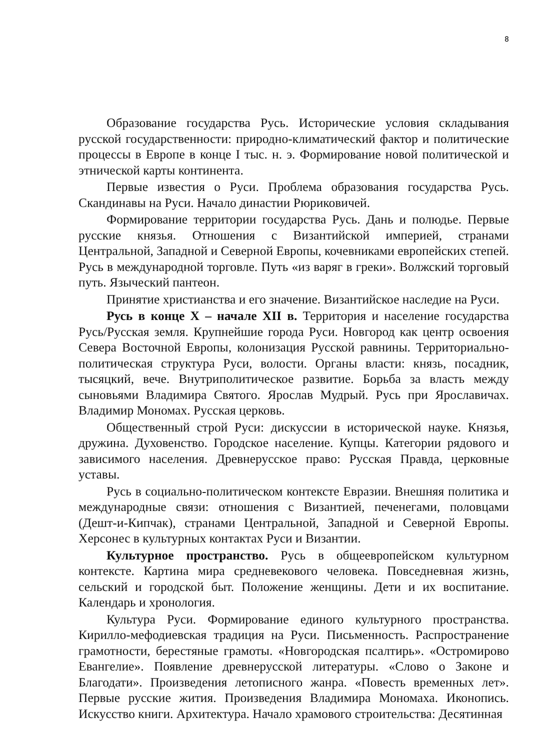8
Образование государства Русь. Исторические условия складывания русской государственности: природно-климатический фактор и политические процессы в Европе в конце I тыс. н. э. Формирование новой политической и этнической карты континента.
Первые известия о Руси. Проблема образования государства Русь. Скандинавы на Руси. Начало династии Рюриковичей.
Формирование территории государства Русь. Дань и полюдье. Первые русские князья. Отношения с Византийской империей, странами Центральной, Западной и Северной Европы, кочевниками европейских степей. Русь в международной торговле. Путь «из варяг в греки». Волжский торговый путь. Языческий пантеон.
Принятие христианства и его значение. Византийское наследие на Руси.
Русь в конце X – начале XII в. Территория и население государства Русь/Русская земля. Крупнейшие города Руси. Новгород как центр освоения Севера Восточной Европы, колонизация Русской равнины. Территориально-политическая структура Руси, волости. Органы власти: князь, посадник, тысяцкий, вече. Внутриполитическое развитие. Борьба за власть между сыновьями Владимира Святого. Ярослав Мудрый. Русь при Ярославичах. Владимир Мономах. Русская церковь.
Общественный строй Руси: дискуссии в исторической науке. Князья, дружина. Духовенство. Городское население. Купцы. Категории рядового и зависимого населения. Древнерусское право: Русская Правда, церковные уставы.
Русь в социально-политическом контексте Евразии. Внешняя политика и международные связи: отношения с Византией, печенегами, половцами (Дешт-и-Кипчак), странами Центральной, Западной и Северной Европы. Херсонес в культурных контактах Руси и Византии.
Культурное пространство. Русь в общеевропейском культурном контексте. Картина мира средневекового человека. Повседневная жизнь, сельский и городской быт. Положение женщины. Дети и их воспитание. Календарь и хронология.
Культура Руси. Формирование единого культурного пространства. Кирилло-мефодиевская традиция на Руси. Письменность. Распространение грамотности, берестяные грамоты. «Новгородская псалтирь». «Остромирово Евангелие». Появление древнерусской литературы. «Слово о Законе и Благодати». Произведения летописного жанра. «Повесть временных лет». Первые русские жития. Произведения Владимира Мономаха. Иконопись. Искусство книги. Архитектура. Начало храмового строительства: Десятинная